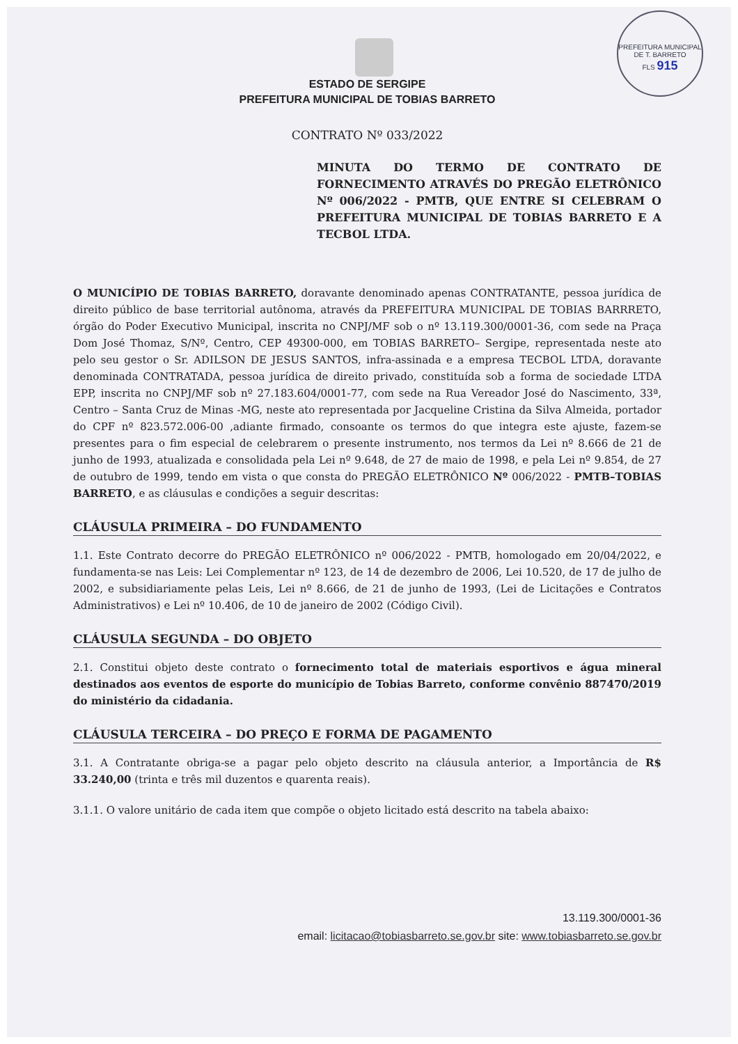PREFEITURA MUNICIPAL DE T. BARRETO
FLS 915
ESTADO DE SERGIPE
PREFEITURA MUNICIPAL DE TOBIAS BARRETO
CONTRATO Nº 033/2022
MINUTA DO TERMO DE CONTRATO DE FORNECIMENTO ATRAVÉS DO PREGÃO ELETRÔNICO Nº 006/2022 - PMTB, QUE ENTRE SI CELEBRAM O PREFEITURA MUNICIPAL DE TOBIAS BARRETO E A TECBOL LTDA.
O MUNICÍPIO DE TOBIAS BARRETO, doravante denominado apenas CONTRATANTE, pessoa jurídica de direito público de base territorial autônoma, através da PREFEITURA MUNICIPAL DE TOBIAS BARRRETO, órgão do Poder Executivo Municipal, inscrita no CNPJ/MF sob o nº 13.119.300/0001-36, com sede na Praça Dom José Thomaz, S/Nº, Centro, CEP 49300-000, em TOBIAS BARRETO– Sergipe, representada neste ato pelo seu gestor o Sr. ADILSON DE JESUS SANTOS, infra-assinada e a empresa TECBOL LTDA, doravante denominada CONTRATADA, pessoa jurídica de direito privado, constituída sob a forma de sociedade LTDA EPP, inscrita no CNPJ/MF sob nº 27.183.604/0001-77, com sede na Rua Vereador José do Nascimento, 33ª, Centro – Santa Cruz de Minas -MG, neste ato representada por Jacqueline Cristina da Silva Almeida, portador do CPF nº 823.572.006-00 ,adiante firmado, consoante os termos do que integra este ajuste, fazem-se presentes para o fim especial de celebrarem o presente instrumento, nos termos da Lei nº 8.666 de 21 de junho de 1993, atualizada e consolidada pela Lei nº 9.648, de 27 de maio de 1998, e pela Lei nº 9.854, de 27 de outubro de 1999, tendo em vista o que consta do PREGÃO ELETRÔNICO Nº 006/2022 - PMTB–TOBIAS BARRETO, e as cláusulas e condições a seguir descritas:
CLÁUSULA PRIMEIRA – DO FUNDAMENTO
1.1. Este Contrato decorre do PREGÃO ELETRÔNICO nº 006/2022 - PMTB, homologado em 20/04/2022, e fundamenta-se nas Leis: Lei Complementar nº 123, de 14 de dezembro de 2006, Lei 10.520, de 17 de julho de 2002, e subsidiariamente pelas Leis, Lei nº 8.666, de 21 de junho de 1993, (Lei de Licitações e Contratos Administrativos) e Lei nº 10.406, de 10 de janeiro de 2002 (Código Civil).
CLÁUSULA SEGUNDA – DO OBJETO
2.1. Constitui objeto deste contrato o fornecimento total de materiais esportivos e água mineral destinados aos eventos de esporte do município de Tobias Barreto, conforme convênio 887470/2019 do ministério da cidadania.
CLÁUSULA TERCEIRA – DO PREÇO E FORMA DE PAGAMENTO
3.1. A Contratante obriga-se a pagar pelo objeto descrito na cláusula anterior, a Importância de R$ 33.240,00 (trinta e três mil duzentos e quarenta reais).
3.1.1. O valore unitário de cada item que compõe o objeto licitado está descrito na tabela abaixo:
13.119.300/0001-36
email: licitacao@tobiasbarreto.se.gov.br site: www.tobiasbarreto.se.gov.br